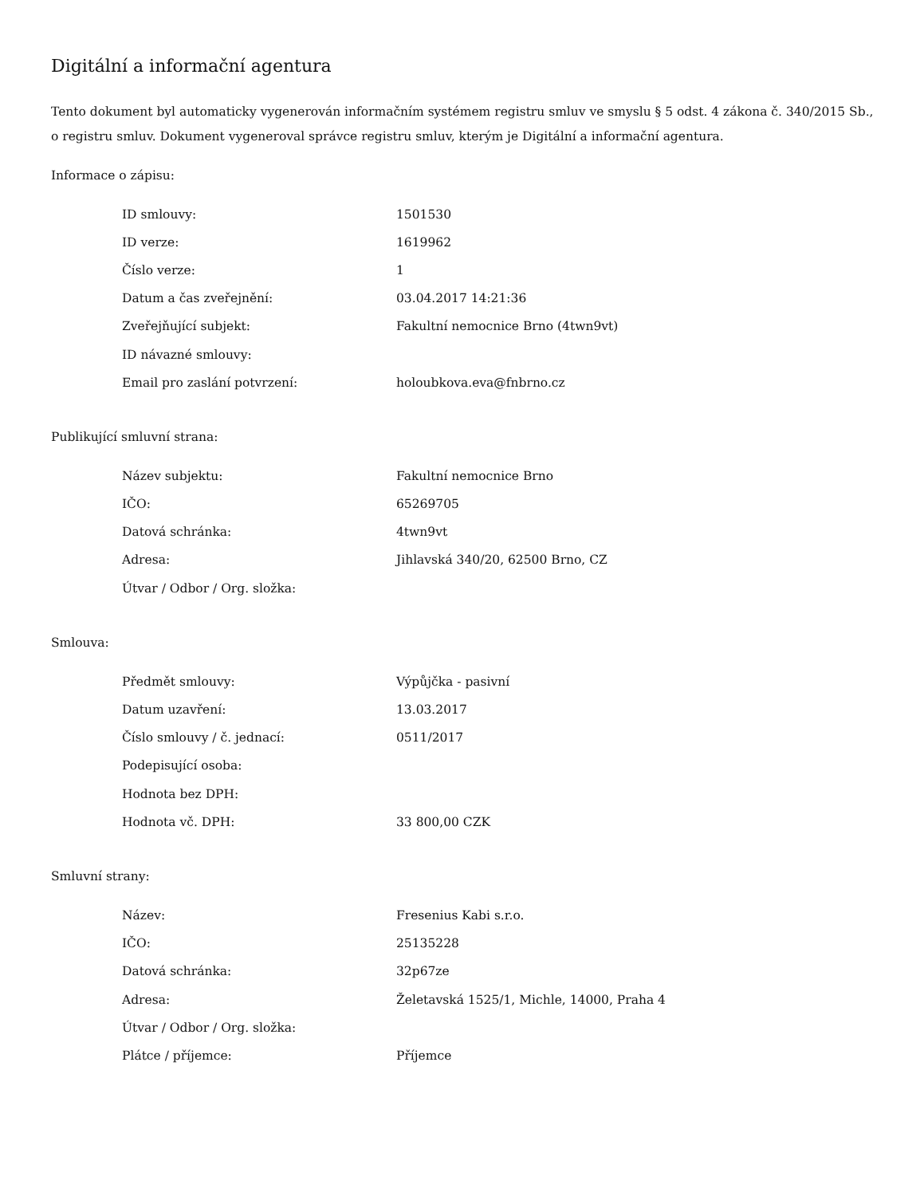Digitální a informační agentura
Tento dokument byl automaticky vygenerován informačním systémem registru smluv ve smyslu § 5 odst. 4 zákona č. 340/2015 Sb., o registru smluv. Dokument vygeneroval správce registru smluv, kterým je Digitální a informační agentura.
Informace o zápisu:
| ID smlouvy: | 1501530 |
| ID verze: | 1619962 |
| Číslo verze: | 1 |
| Datum a čas zveřejnění: | 03.04.2017 14:21:36 |
| Zveřejňující subjekt: | Fakultní nemocnice Brno (4twn9vt) |
| ID návazné smlouvy: | |
| Email pro zaslání potvrzení: | holoubkova.eva@fnbrno.cz |
Publikující smluvní strana:
| Název subjektu: | Fakultní nemocnice Brno |
| IČO: | 65269705 |
| Datová schránka: | 4twn9vt |
| Adresa: | Jihlavská 340/20, 62500 Brno, CZ |
| Útvar / Odbor / Org. složka: | |
Smlouva:
| Předmět smlouvy: | Výpůjčka - pasivní |
| Datum uzavření: | 13.03.2017 |
| Číslo smlouvy / č. jednací: | 0511/2017 |
| Podepisující osoba: | |
| Hodnota bez DPH: | |
| Hodnota vč. DPH: | 33 800,00 CZK |
Smluvní strany:
| Název: | Fresenius Kabi s.r.o. |
| IČO: | 25135228 |
| Datová schránka: | 32p67ze |
| Adresa: | Želetavská 1525/1, Michle, 14000, Praha 4 |
| Útvar / Odbor / Org. složka: | |
| Plátce / příjemce: | Příjemce |